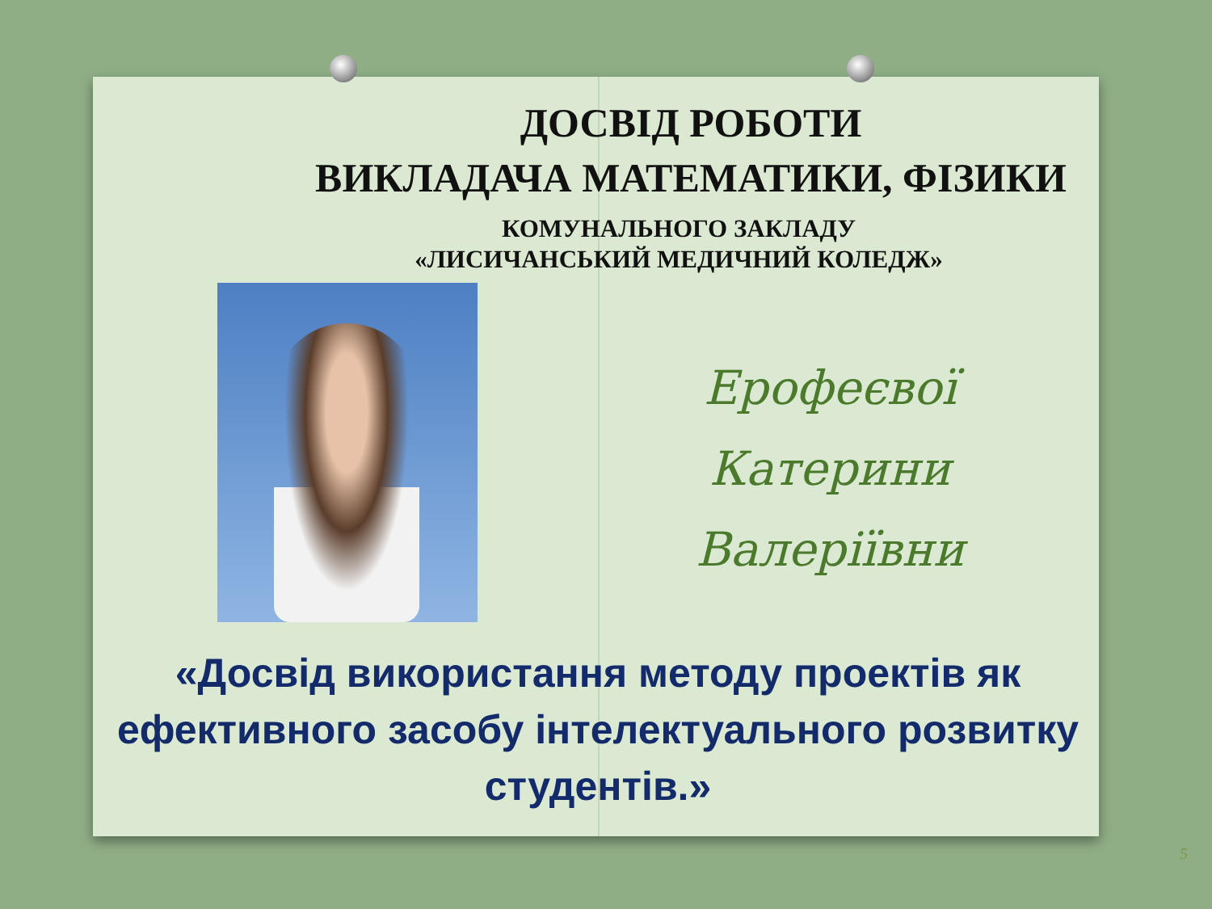ДОСВІД РОБОТИ
ВИКЛАДАЧА МАТЕМАТИКИ, ФІЗИКИ
КОМУНАЛЬНОГО ЗАКЛАДУ
«ЛИСИЧАНСЬКИЙ МЕДИЧНИЙ КОЛЕДЖ»
Ерофеєвої
Катерини
Валеріївни
«Досвід використання методу проектів як ефективного засобу інтелектуального розвитку студентів.»
5